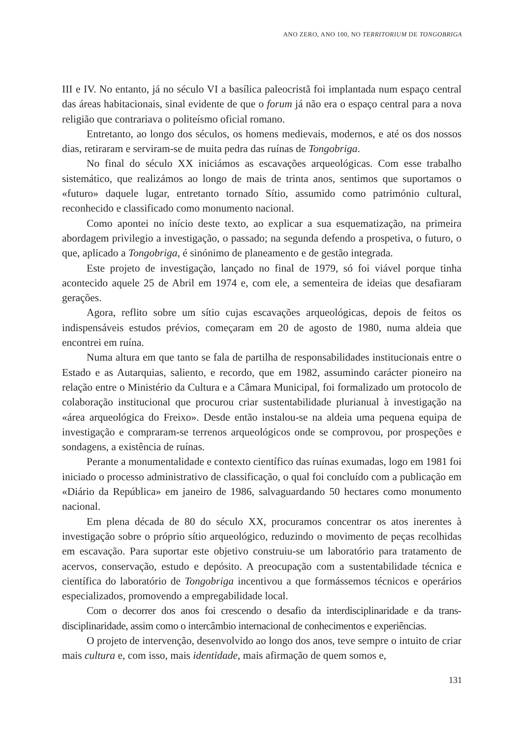ANO ZERO, ANO 100, NO TERRITORIUM DE TONGOBRIGA
III e IV. No entanto, já no século VI a basílica paleocristã foi implantada num espaço central das áreas habitacionais, sinal evidente de que o forum já não era o espaço central para a nova religião que contrariava o politeísmo oficial romano.
Entretanto, ao longo dos séculos, os homens medievais, modernos, e até os dos nossos dias, retiraram e serviram-se de muita pedra das ruínas de Tongobriga.
No final do século XX iniciámos as escavações arqueológicas. Com esse trabalho sistemático, que realizámos ao longo de mais de trinta anos, sentimos que suporta­mos o «futuro» daquele lugar, entretanto tornado Sítio, assumido como património cultural, reconhecido e classificado como monumento nacional.
Como apontei no início deste texto, ao explicar a sua esquematização, na primeira abordagem privilegio a investigação, o passado; na segunda defendo a prospetiva, o futuro, o que, aplicado a Tongobriga, é sinónimo de planeamento e de gestão integrada.
Este projeto de investigação, lançado no final de 1979, só foi viável porque tinha acontecido aquele 25 de Abril em 1974 e, com ele, a sementeira de ideias que desafiaram gerações.
Agora, reflito sobre um sítio cujas escavações arqueológicas, depois de feitos os indispensáveis estudos prévios, começaram em 20 de agosto de 1980, numa aldeia que encontrei em ruína.
Numa altura em que tanto se fala de partilha de responsabilidades institucionais entre o Estado e as Autarquias, saliento, e recordo, que em 1982, assumindo carácter pioneiro na relação entre o Ministério da Cultura e a Câmara Municipal, foi formali­zado um protocolo de colaboração institucional que procurou criar sustentabilidade plurianual à investigação na «área arqueológica do Freixo». Desde então instalou-se na aldeia uma pequena equipa de investigação e compraram-se terrenos arqueológicos onde se comprovou, por prospeções e sondagens, a existência de ruínas.
Perante a monumentalidade e contexto científico das ruínas exumadas, logo em 1981 foi iniciado o processo administrativo de classificação, o qual foi concluído com a publicação em «Diário da República» em janeiro de 1986, salvaguardando 50 hectares como monumento nacional.
Em plena década de 80 do século XX, procuramos concentrar os atos inerentes à investigação sobre o próprio sítio arqueológico, reduzindo o movimento de peças recolhidas em escavação. Para suportar este objetivo construiu-se um laboratório para tratamento de acervos, conservação, estudo e depósito. A preocupação com a sustentabilidade técnica e científica do laboratório de Tongobriga incentivou a que formássemos técnicos e operários especializados, promovendo a empregabilidade local.
Com o decorrer dos anos foi crescendo o desafio da interdisciplinaridade e da trans­disciplinaridade, assim como o intercâmbio internacional de conhecimentos e experiências.
O projeto de intervenção, desenvolvido ao longo dos anos, teve sempre o intuito de criar mais cultura e, com isso, mais identidade, mais afirmação de quem somos e,
131